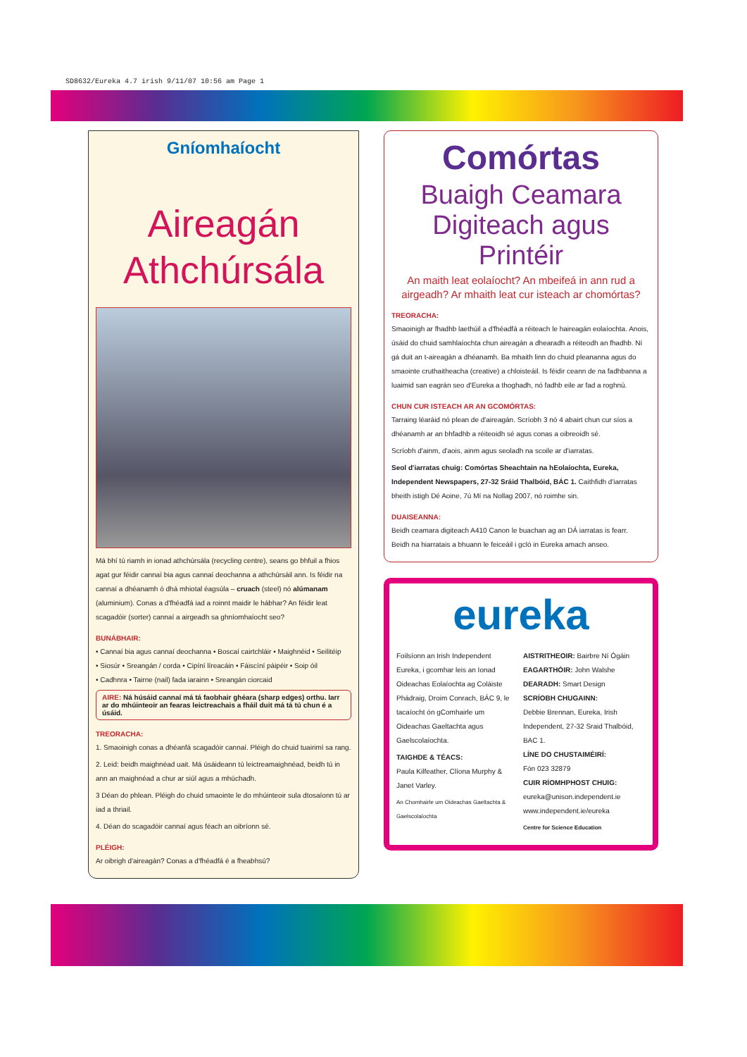SD8632/Eureka 4.7 irish 9/11/07 10:56 am Page 1
Gníomhaíocht
Aireagán
Athchúrsála
Má bhí tú riamh in ionad athchúrsála (recycling centre), seans go bhfuil a fhios agat gur féidir cannaí bia agus cannaí deochanna a athchúrsáil ann. Is féidir na cannaí a dhéanamh ó dhá mhiotal éagsúla – cruach (steel) nó alúmanam (aluminium). Conas a d'fhéadfá iad a roinnt maidir le hábhar? An féidir leat scagadóir (sorter) cannaí a airgeadh sa ghníomhaíocht seo?
BUNÁBHAIR:
• Cannaí bia agus cannaí deochanna • Boscaí cairtchláir • Maighnéid • Seilitéip
• Siosúr • Sreangán / corda • Cipíní líreacáin • Fáiscíní páipéir • Soip óil
• Cadhnra • Tairne (nail) fada iarainn • Sreangán ciorcaid
AIRE: Ná húsáid cannaí má tá faobhair ghéara (sharp edges) orthu. Iarr ar do mhúinteoir an fearas leictreachais a fháil duit má tá tú chun é a úsáid.
TREORACHA:
1. Smaoinigh conas a dhéanfá scagadóir cannaí. Pléigh do chuid tuairimí sa rang.
2. Leid: beidh maighnéad uait. Má úsáideann tú leictreamaighnéad, beidh tú in ann an maighnéad a chur ar siúl agus a mhúchadh.
3 Déan do phlean. Pléigh do chuid smaointe le do mhúinteoir sula dtosaíonn tú ar iad a thriail.
4. Déan do scagadóir cannaí agus féach an oibríonn sé.
PLÉIGH:
Ar oibrigh d'aireagán? Conas a d'fhéadfá é a fheabhsú?
Comórtas
Buaigh Ceamara
Digiteach agus Printéir
An maith leat eolaíocht? An mbeifeá in ann rud a airgeadh? Ar mhaith leat cur isteach ar chomórtas?
TREORACHA:
Smaoinigh ar fhadhb laethúil a d'fhéadfá a réiteach le haireagán eolaíochta. Anois, úsáid do chuid samhlaíochta chun aireagán a dhearadh a réiteodh an fhadhb. Ní gá duit an t-aireagán a dhéanamh. Ba mhaith linn do chuid pleananna agus do smaointe cruthaitheacha (creative) a chloisteáil. Is féidir ceann de na fadhbanna a luaimid san eagrán seo d'Eureka a thoghadh, nó fadhb eile ar fad a roghnú.
CHUN CUR ISTEACH AR AN GCOMÓRTAS:
Tarraing léaráid nó plean de d'aireagán. Scríobh 3 nó 4 abairt chun cur síos a dhéanamh ar an bhfadhb a réiteoidh sé agus conas a oibreoidh sé.
Scríobh d'ainm, d'aois, ainm agus seoladh na scoile ar d'iarratas.
Seol d'iarratas chuig: Comórtas Sheachtain na hEolaíochta, Eureka, Independent Newspapers, 27-32 Sráid Thalbóid, BÁC 1. Caithfidh d'iarratas bheith istigh Dé Aoine, 7ú Mí na Nollag 2007, nó roimhe sin.
DUAISEANNA:
Beidh ceamara digiteach A410 Canon le buachan ag an DÁ iarratas is fearr.
Beidh na hiarratais a bhuann le feiceáil i gcló in Eureka amach anseo.
eureka
Foilsíonn an Irish Independent Eureka, i gcomhar leis an Ionad Oideachas Eolaíochta ag Coláiste Phádraig, Droim Conrach, BÁC 9, le tacaíocht ón gComhairle um Oideachas Gaeltachta agus Gaelscolaíochta.
TAIGHDE & TÉACS:
Paula Kilfeather, Clíona Murphy & Janet Varley.
An Chomhairle um Oideachas Gaeltachta & Gaelscolaíochta
AISTRITHEOIR: Bairbre Ní Ógáin
EAGARTHÓIR: John Walshe
DEARADH: Smart Design
SCRÍOBH CHUGAINN:
Debbie Brennan, Eureka, Irish Independent, 27-32 Sraid Thalbóid, BAC 1.
LÍNE DO CHUSTAIMÉIRÍ:
Fón 023 32879
CUIR RÍOMHPHOST CHUIG:
eureka@unison.independent.ie
www.independent.ie/eureka
Centre for Science Education